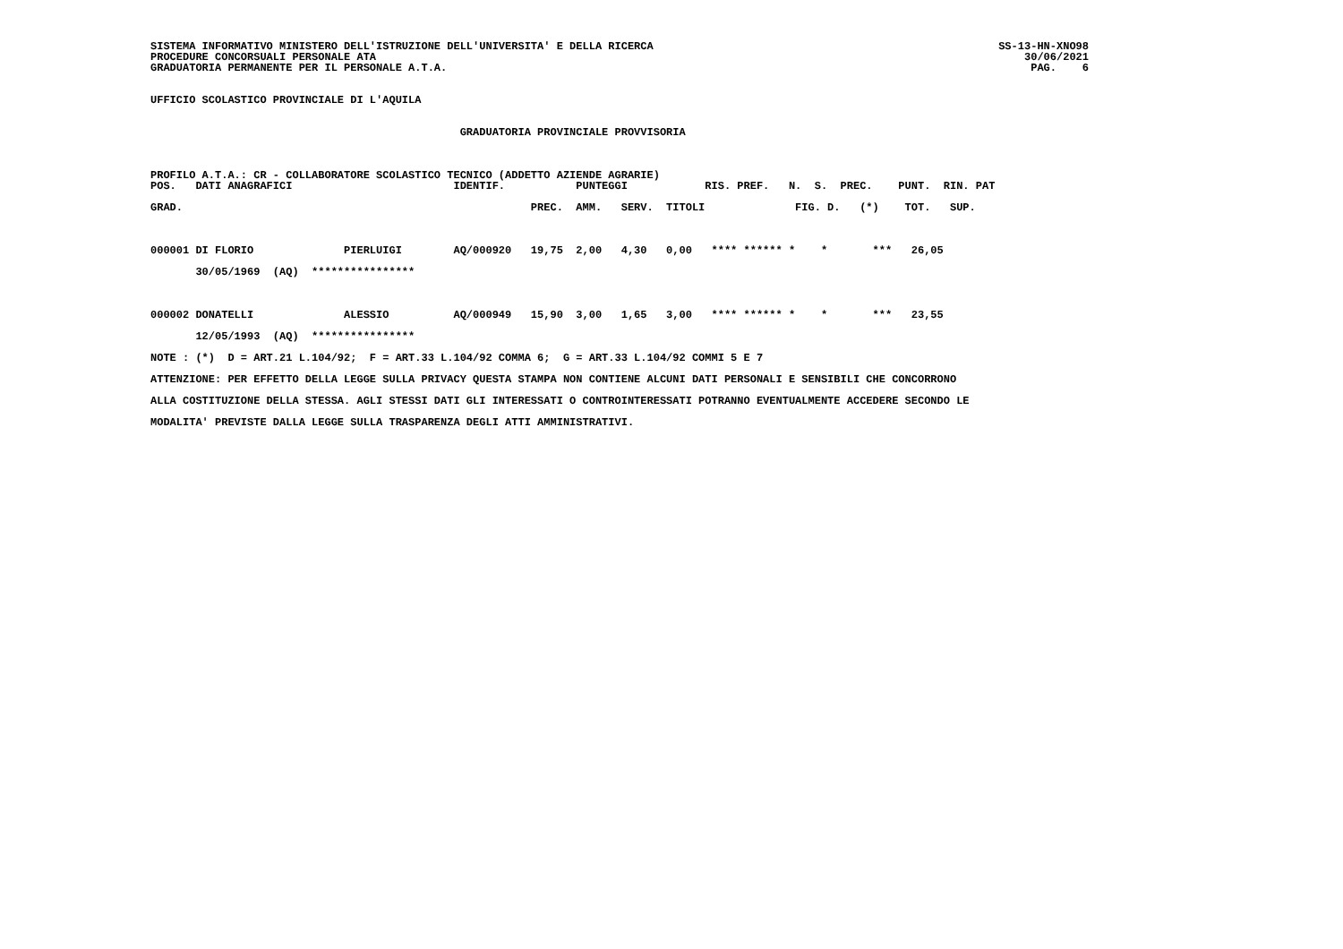SISTEMA INFORMATIVO MINISTERO DELL'ISTRUZIONE DELL'UNIVERSITA' E DELLA RICERCA PROCEDURE CONCORSUALI PERSONALE ATA GRADUATORIA PERMANENTE PER IL PERSONALE A.T.A.
SS-13-HN-XNO98 30/06/2021 PAG. 6
UFFICIO SCOLASTICO PROVINCIALE DI L'AQUILA GRADUATORIA PROVINCIALE PROVVISORIA PROFILO A.T.A.: CR - COLLABORATORE SCOLASTICO TECNICO (ADDETTO AZIENDE AGRARIE) POS. DATI ANAGRAFICI IDENTIF. PUNTEGGI RIS. PREF. N. S. PREC. PUNT. RIN. PAT GRAD. PREC. AMM. SERV. TITOLI FIG. D. (*) TOT. SUP. 000001 DI FLORIO PIERLUIGI AQ/000920 19,75 2,00 4,30 0,00 **** ****** * * *** 26,05 30/05/1969 (AQ) **************** 000002 DONATELLI ALESSIO AQ/000949 15,90 3,00 1,65 3,00 **** ****** * * *** 23,55 12/05/1993 (AQ) **************** NOTE : (*) D = ART.21 L.104/92; F = ART.33 L.104/92 COMMA 6; G = ART.33 L.104/92 COMMI 5 E 7 ATTENZIONE: PER EFFETTO DELLA LEGGE SULLA PRIVACY QUESTA STAMPA NON CONTIENE ALCUNI DATI PERSONALI E SENSIBILI CHE CONCORRONO ALLA COSTITUZIONE DELLA STESSA. AGLI STESSI DATI GLI INTERESSATI O CONTROINTERESSATI POTRANNO EVENTUALMENTE ACCEDERE SECONDO LE MODALITA' PREVISTE DALLA LEGGE SULLA TRASPARENZA DEGLI ATTI AMMINISTRATIVI.